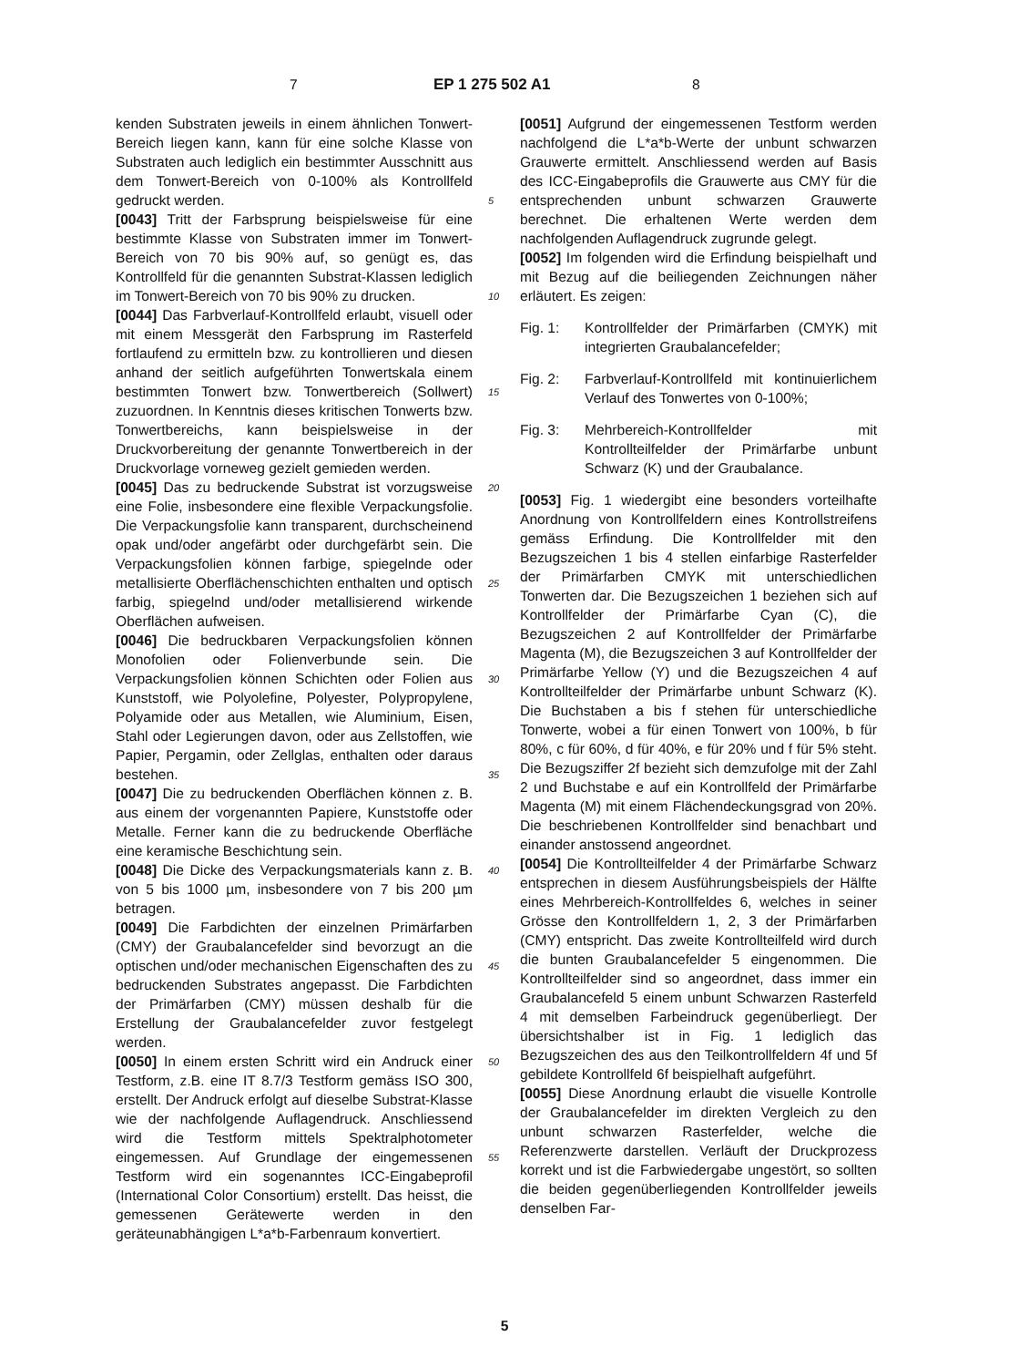7 EP 1 275 502 A1 8
kenden Substraten jeweils in einem ähnlichen Tonwert-Bereich liegen kann, kann für eine solche Klasse von Substraten auch lediglich ein bestimmter Ausschnitt aus dem Tonwert-Bereich von 0-100% als Kontrollfeld gedruckt werden.
[0043] Tritt der Farbsprung beispielsweise für eine bestimmte Klasse von Substraten immer im Tonwert-Bereich von 70 bis 90% auf, so genügt es, das Kontrollfeld für die genannten Substrat-Klassen lediglich im Tonwert-Bereich von 70 bis 90% zu drucken.
[0044] Das Farbverlauf-Kontrollfeld erlaubt, visuell oder mit einem Messgerät den Farbsprung im Rasterfeld fortlaufend zu ermitteln bzw. zu kontrollieren und diesen anhand der seitlich aufgeführten Tonwertskala einem bestimmten Tonwert bzw. Tonwertbereich (Sollwert) zuzuordnen. In Kenntnis dieses kritischen Tonwerts bzw. Tonwertbereichs, kann beispielsweise in der Druckvorbereitung der genannte Tonwertbereich in der Druckvorlage vorneweg gezielt gemieden werden.
[0045] Das zu bedruckende Substrat ist vorzugsweise eine Folie, insbesondere eine flexible Verpackungsfolie. Die Verpackungsfolie kann transparent, durchscheinend opak und/oder angefärbt oder durchgefärbt sein. Die Verpackungsfolien können farbige, spiegelnde oder metallisierte Oberflächenschichten enthalten und optisch farbig, spiegelnd und/oder metallisierend wirkende Oberflächen aufweisen.
[0046] Die bedruckbaren Verpackungsfolien können Monofolien oder Folienverbunde sein. Die Verpackungsfolien können Schichten oder Folien aus Kunststoff, wie Polyolefine, Polyester, Polypropylene, Polyamide oder aus Metallen, wie Aluminium, Eisen, Stahl oder Legierungen davon, oder aus Zellstoffen, wie Papier, Pergamin, oder Zellglas, enthalten oder daraus bestehen.
[0047] Die zu bedruckenden Oberflächen können z. B. aus einem der vorgenannten Papiere, Kunststoffe oder Metalle. Ferner kann die zu bedruckende Oberfläche eine keramische Beschichtung sein.
[0048] Die Dicke des Verpackungsmaterials kann z. B. von 5 bis 1000 µm, insbesondere von 7 bis 200 µm betragen.
[0049] Die Farbdichten der einzelnen Primärfarben (CMY) der Graubalancefelder sind bevorzugt an die optischen und/oder mechanischen Eigenschaften des zu bedruckenden Substrates angepasst. Die Farbdichten der Primärfarben (CMY) müssen deshalb für die Erstellung der Graubalancefelder zuvor festgelegt werden.
[0050] In einem ersten Schritt wird ein Andruck einer Testform, z.B. eine IT 8.7/3 Testform gemäss ISO 300, erstellt. Der Andruck erfolgt auf dieselbe Substrat-Klasse wie der nachfolgende Auflagendruck. Anschliessend wird die Testform mittels Spektralphotometer eingemessen. Auf Grundlage der eingemessenen Testform wird ein sogenanntes ICC-Eingabeprofil (International Color Consortium) erstellt. Das heisst, die gemessenen Gerätewerte werden in den geräteunabhängigen L*a*b-Farbenraum konvertiert.
[0051] Aufgrund der eingemessenen Testform werden nachfolgend die L*a*b-Werte der unbunt schwarzen Grauwerte ermittelt. Anschliessend werden auf Basis des ICC-Eingabeprofils die Grauwerte aus CMY für die entsprechenden unbunt schwarzen Grauwerte berechnet. Die erhaltenen Werte werden dem nachfolgenden Auflagendruck zugrunde gelegt.
[0052] Im folgenden wird die Erfindung beispielhaft und mit Bezug auf die beiliegenden Zeichnungen näher erläutert. Es zeigen:
Fig. 1: Kontrollfelder der Primärfarben (CMYK) mit integrierten Graubalancefelder;
Fig. 2: Farbverlauf-Kontrollfeld mit kontinuierlichem Verlauf des Tonwertes von 0-100%;
Fig. 3: Mehrbereich-Kontrollfelder mit Kontrollteilfelder der Primärfarbe unbunt Schwarz (K) und der Graubalance.
[0053] Fig. 1 wiedergibt eine besonders vorteilhafte Anordnung von Kontrollfeldern eines Kontrollstreifens gemäss Erfindung. Die Kontrollfelder mit den Bezugszeichen 1 bis 4 stellen einfarbige Rasterfelder der Primärfarben CMYK mit unterschiedlichen Tonwerten dar. Die Bezugszeichen 1 beziehen sich auf Kontrollfelder der Primärfarbe Cyan (C), die Bezugszeichen 2 auf Kontrollfelder der Primärfarbe Magenta (M), die Bezugszeichen 3 auf Kontrollfelder der Primärfarbe Yellow (Y) und die Bezugszeichen 4 auf Kontrollteilfelder der Primärfarbe unbunt Schwarz (K). Die Buchstaben a bis f stehen für unterschiedliche Tonwerte, wobei a für einen Tonwert von 100%, b für 80%, c für 60%, d für 40%, e für 20% und f für 5% steht. Die Bezugsziffer 2f bezieht sich demzufolge mit der Zahl 2 und Buchstabe e auf ein Kontrollfeld der Primärfarbe Magenta (M) mit einem Flächendeckungsgrad von 20%. Die beschriebenen Kontrollfelder sind benachbart und einander anstossend angeordnet.
[0054] Die Kontrollteilfelder 4 der Primärfarbe Schwarz entsprechen in diesem Ausführungsbeispiels der Hälfte eines Mehrbereich-Kontrollfeldes 6, welches in seiner Grösse den Kontrollfeldern 1, 2, 3 der Primärfarben (CMY) entspricht. Das zweite Kontrollteilfeld wird durch die bunten Graubalancefelder 5 eingenommen. Die Kontrollteilfelder sind so angeordnet, dass immer ein Graubalancefeld 5 einem unbunt Schwarzen Rasterfeld 4 mit demselben Farbeindruck gegenüberliegt. Der übersichtshalber ist in Fig. 1 lediglich das Bezugszeichen des aus den Teilkontrollfeldern 4f und 5f gebildete Kontrollfeld 6f beispielhaft aufgeführt.
[0055] Diese Anordnung erlaubt die visuelle Kontrolle der Graubalancefelder im direkten Vergleich zu den unbunt schwarzen Rasterfelder, welche die Referenzwerte darstellen. Verläuft der Druckprozess korrekt und ist die Farbwiedergabe ungestört, so sollten die beiden gegenüberliegenden Kontrollfelder jeweils denselben Far-
5
10
15
20
25
30
35
40
45
50
55
5